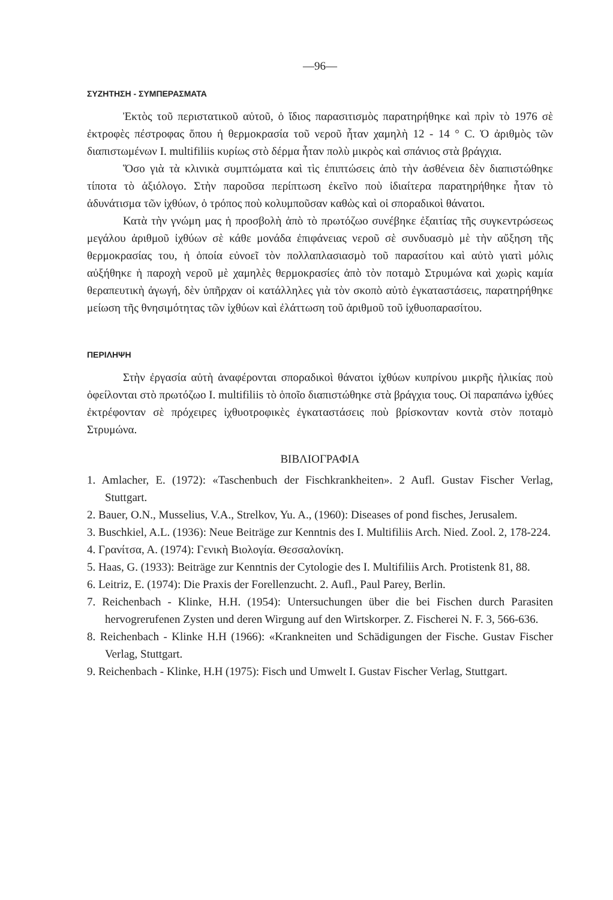—96—
ΣΥΖΗΤΗΣΗ - ΣΥΜΠΕΡΑΣΜΑΤΑ
Ἐκτὸς τοῦ περιστατικοῦ αὐτοῦ, ὁ ἴδιος παρασιτισμὸς παρατηρήθηκε καὶ πρὶν τὸ 1976 σὲ ἐκτροφὲς πέστροφας ὅπου ἡ θερμοκρασία τοῦ νεροῦ ἦταν χαμηλὴ 12 - 14 ° C. Ὁ ἀριθμὸς τῶν διαπιστωμένων I. multifiliis κυρίως στὸ δέρμα ἦταν πολὺ μικρὸς καὶ σπάνιος στὰ βράγχια.
Ὅσο γιὰ τὰ κλινικὰ συμπτώματα καὶ τὶς ἐπιπτώσεις ἀπὸ τὴν ἀσθένεια δὲν διαπιστώθηκε τίποτα τὸ ἀξιόλογο. Στὴν παροῦσα περίπτωση ἐκεῖνο ποὺ ἰδιαίτερα παρατηρήθηκε ἦταν τὸ ἀδυνάτισμα τῶν ἰχθύων, ὁ τρόπος ποὺ κολυμποῦσαν καθὼς καὶ οἱ σποραδικοὶ θάνατοι.
Κατὰ τὴν γνώμη μας ἡ προσβολὴ ἀπὸ τὸ πρωτόζωο συνέβηκε ἐξαιτίας τῆς συγκεντρώσεως μεγάλου ἀριθμοῦ ἰχθύων σὲ κάθε μονάδα ἐπιφάνειας νεροῦ σὲ συνδυασμὸ μὲ τὴν αὔξηση τῆς θερμοκρασίας του, ἡ ὁποία εὐνοεῖ τὸν πολλαπλασιασμὸ τοῦ παρασίτου καὶ αὐτὸ γιατὶ μόλις αὐξήθηκε ἡ παροχὴ νεροῦ μὲ χαμηλὲς θερμοκρασίες ἀπὸ τὸν ποταμὸ Στρυμώνα καὶ χωρὶς καμία θεραπευτικὴ ἀγωγή, δὲν ὑπῆρχαν οἱ κατάλληλες γιὰ τὸν σκοπὸ αὐτὸ ἐγκαταστάσεις, παρατηρήθηκε μείωση τῆς θνησιμότητας τῶν ἰχθύων καὶ ἐλάττωση τοῦ ἀριθμοῦ τοῦ ἰχθυοπαρασίτου.
ΠΕΡΙΛΗΨΗ
Στὴν ἐργασία αὐτὴ ἀναφέρονται σποραδικοὶ θάνατοι ἰχθύων κυπρίνου μικρῆς ἡλικίας ποὺ ὀφείλονται στὸ πρωτόζωο I. multifiliis τὸ ὁποῖο διαπιστώθηκε στὰ βράγχια τους. Οἱ παραπάνω ἰχθύες ἐκτρέφονταν σὲ πρόχειρες ἰχθυοτροφικὲς ἐγκαταστάσεις ποὺ βρίσκονταν κοντὰ στὸν ποταμὸ Στρυμώνα.
ΒΙΒΛΙΟΓΡΑΦΙΑ
1. Amlacher, E. (1972): «Taschenbuch der Fischkrankheiten». 2 Aufl. Gustav Fischer Verlag, Stuttgart.
2. Bauer, O.N., Musselius, V.A., Strelkov, Yu. A., (1960): Diseases of pond fisches, Jerusalem.
3. Buschkiel, A.L. (1936): Neue Beiträge zur Kenntnis des I. Multifiliis Arch. Nied. Zool. 2, 178-224.
4. Γρανίτσα, Α. (1974): Γενικὴ Βιολογία. Θεσσαλονίκη.
5. Haas, G. (1933): Beiträge zur Kenntnis der Cytologie des I. Multifiliis Arch. Protistenk 81, 88.
6. Leitriz, E. (1974): Die Praxis der Forellenzucht. 2. Aufl., Paul Parey, Berlin.
7. Reichenbach - Klinke, H.H. (1954): Untersuchungen über die bei Fischen durch Parasiten hervogrerufenen Zysten und deren Wirgung auf den Wirtskorper. Z. Fischerei N. F. 3, 566-636.
8. Reichenbach - Klinke H.H (1966): «Krankneiten und Schädigungen der Fische. Gustav Fischer Verlag, Stuttgart.
9. Reichenbach - Klinke, H.H (1975): Fisch und Umwelt I. Gustav Fischer Verlag, Stuttgart.